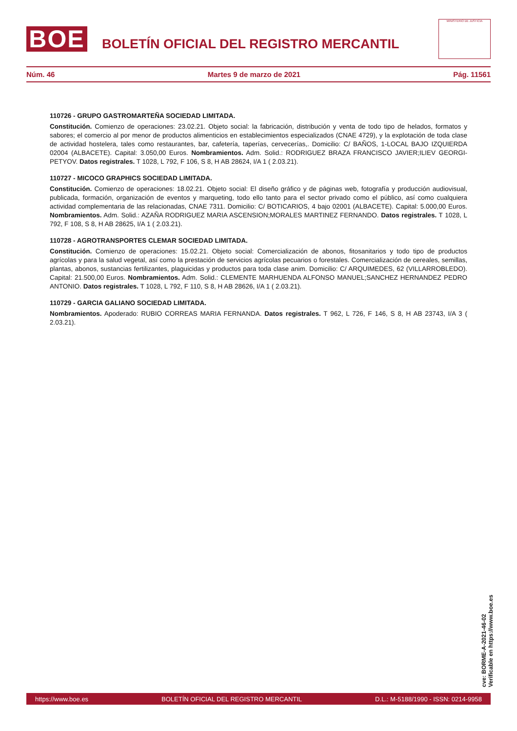BOE
BOLETÍN OFICIAL DEL REGISTRO MERCANTIL
MINISTERIO DE JUSTICIA
Núm. 46 Martes 9 de marzo de 2021 Pág. 11561
110726 - GRUPO GASTROMARTEÑA SOCIEDAD LIMITADA.
Constitución. Comienzo de operaciones: 23.02.21. Objeto social: la fabricación, distribución y venta de todo tipo de helados, formatos y sabores; el comercio al por menor de productos alimenticios en establecimientos especializados (CNAE 4729), y la explotación de toda clase de actividad hostelera, tales como restaurantes, bar, cafetería, taperías, cervecerías,. Domicilio: C/ BAÑOS, 1-LOCAL BAJO IZQUIERDA 02004 (ALBACETE). Capital: 3.050,00 Euros. Nombramientos. Adm. Solid.: RODRIGUEZ BRAZA FRANCISCO JAVIER;ILIEV GEORGI-PETYOV. Datos registrales. T 1028, L 792, F 106, S 8, H AB 28624, I/A 1 ( 2.03.21).
110727 - MICOCO GRAPHICS SOCIEDAD LIMITADA.
Constitución. Comienzo de operaciones: 18.02.21. Objeto social: El diseño gráfico y de páginas web, fotografía y producción audiovisual, publicada, formación, organización de eventos y marqueting, todo ello tanto para el sector privado como el público, así como cualquiera actividad complementaria de las relacionadas, CNAE 7311. Domicilio: C/ BOTICARIOS, 4 bajo 02001 (ALBACETE). Capital: 5.000,00 Euros. Nombramientos. Adm. Solid.: AZAÑA RODRIGUEZ MARIA ASCENSION;MORALES MARTINEZ FERNANDO. Datos registrales. T 1028, L 792, F 108, S 8, H AB 28625, I/A 1 ( 2.03.21).
110728 - AGROTRANSPORTES CLEMAR SOCIEDAD LIMITADA.
Constitución. Comienzo de operaciones: 15.02.21. Objeto social: Comercialización de abonos, fitosanitarios y todo tipo de productos agrícolas y para la salud vegetal, así como la prestación de servicios agrícolas pecuarios o forestales. Comercialización de cereales, semillas, plantas, abonos, sustancias fertilizantes, plaguicidas y productos para toda clase anim. Domicilio: C/ ARQUIMEDES, 62 (VILLARROBLEDO). Capital: 21.500,00 Euros. Nombramientos. Adm. Solid.: CLEMENTE MARHUENDA ALFONSO MANUEL;SANCHEZ HERNANDEZ PEDRO ANTONIO. Datos registrales. T 1028, L 792, F 110, S 8, H AB 28626, I/A 1 ( 2.03.21).
110729 - GARCIA GALIANO SOCIEDAD LIMITADA.
Nombramientos. Apoderado: RUBIO CORREAS MARIA FERNANDA. Datos registrales. T 962, L 726, F 146, S 8, H AB 23743, I/A 3 ( 2.03.21).
cve: BORME-A-2021-46-02
Verificable en https://www.boe.es
https://www.boe.es BOLETÍN OFICIAL DEL REGISTRO MERCANTIL D.L.: M-5188/1990 - ISSN: 0214-9958